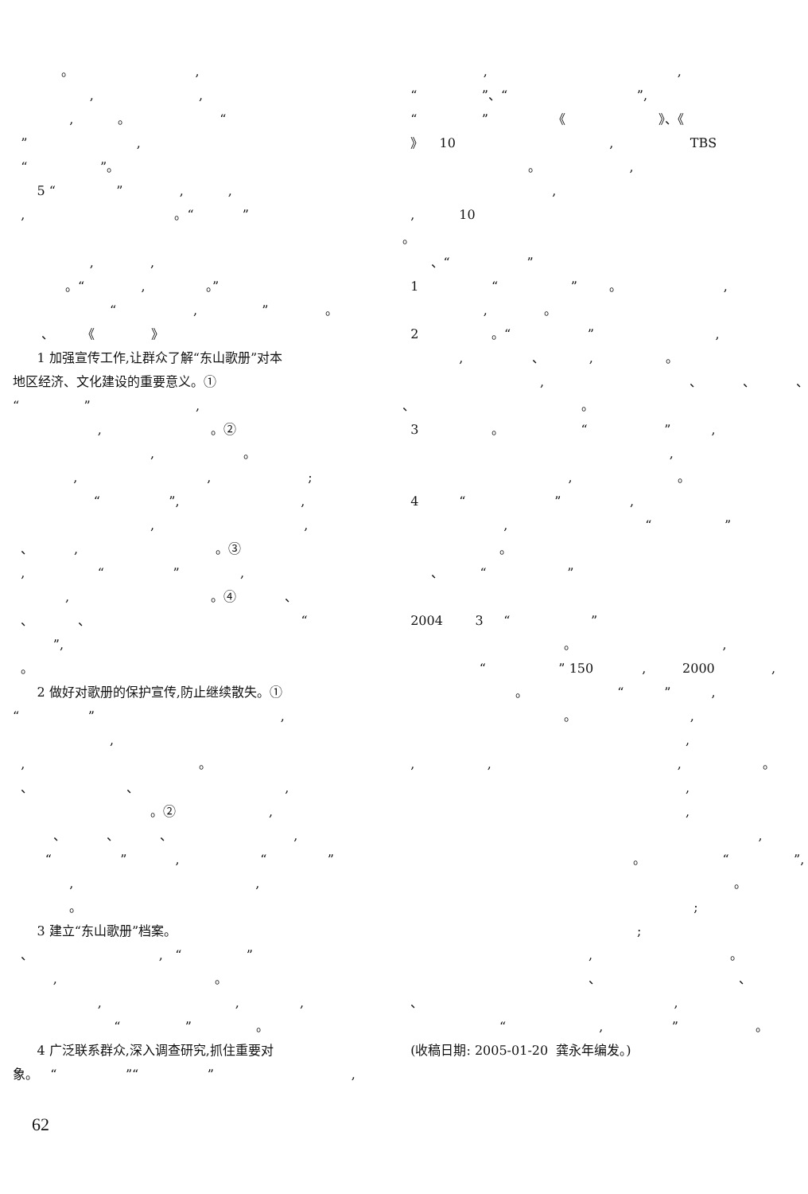。 , , , , 。 “ ” , “ ”。 5 “ ” , , , 。“ ” , , 。“ , 。” “ , ” 。 、 《 》 1 加强宣传工作,让群众了解“东山歌册”对本 地区经济、文化建设的重要意义。① “ ” , , 。② , 。 , , ; “ ”, , , , 、 , 。③ , “ ” , , 。④ 、 、 、 “ ”, 。 2 做好对歌册的保护宣传,防止继续散失。① “ ” , , , 。 、 、 , 。② , 、 、 、 , “ ” , “ ” , , 。 3 建立“东山歌册”档案。 、 , “ ” , 。 , , , “ ” 。 4 广泛联系群众,深入调查研究,抓住重要对 象。 “ ”“ ” ,
, , “ ”、“ ”, “ ” 《 》、《 》 10 , TBS 。 , , , 10 。 、“ ” 1 “ ” 。 , , 。 2 。“ ” , , 、 , 。 , 、 、 、 、 。 3 。 “ ” , , , 。 4 “ ” , , “ ” 。 、 “ ” 2004 3 “ ” 。 , “ ” 150 , 2000 , 。 “ ” , 。 , , , , , 。 , , , 。 “ ”, 。 ; ; , 。 、 、 、 , “ , ” 。 (收稿日期: 2005-01-20 龚永年编发。)
62